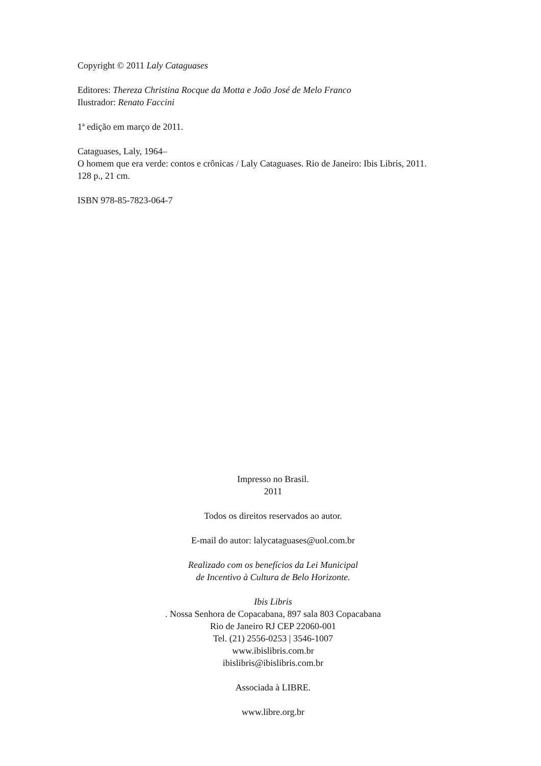Copyright © 2011 Laly Cataguases
Editores: Thereza Christina Rocque da Motta e João José de Melo Franco
Ilustrador: Renato Faccini
1ª edição em março de 2011.
Cataguases, Laly, 1964–
O homem que era verde: contos e crônicas / Laly Cataguases. Rio de Janeiro: Ibis Libris, 2011.
128 p., 21 cm.
ISBN 978-85-7823-064-7
Impresso no Brasil.
2011
Todos os direitos reservados ao autor.
E-mail do autor: lalycataguases@uol.com.br
Realizado com os benefícios da Lei Municipal
de Incentivo à Cultura de Belo Horizonte.
Ibis Libris
. Nossa Senhora de Copacabana, 897 sala 803 Copacabana
Rio de Janeiro RJ CEP 22060-001
Tel. (21) 2556-0253 | 3546-1007
www.ibislibris.com.br
ibislibris@ibislibris.com.br
Associada à LIBRE.
www.libre.org.br